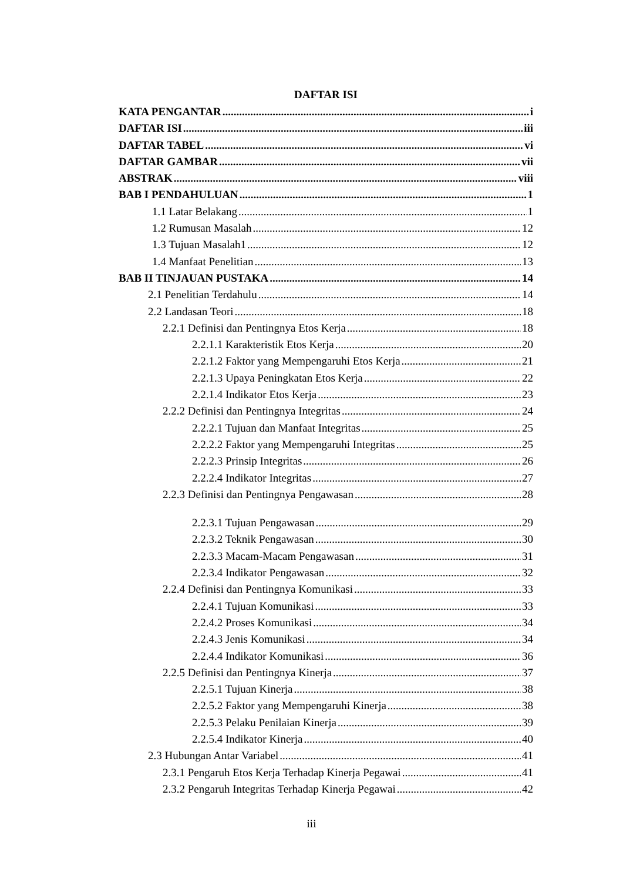DAFTAR ISI
KATA PENGANTAR i
DAFTAR ISI iii
DAFTAR TABEL vi
DAFTAR GAMBAR vii
ABSTRAK viii
BAB I PENDAHULUAN 1
1.1 Latar Belakang 1
1.2 Rumusan Masalah 12
1.3 Tujuan Masalah1 12
1.4 Manfaat Penelitian 13
BAB II TINJAUAN PUSTAKA 14
2.1 Penelitian Terdahulu 14
2.2 Landasan Teori 18
2.2.1 Definisi dan Pentingnya Etos Kerja 18
2.2.1.1 Karakteristik Etos Kerja 20
2.2.1.2 Faktor yang Mempengaruhi Etos Kerja 21
2.2.1.3 Upaya Peningkatan Etos Kerja 22
2.2.1.4 Indikator Etos Kerja 23
2.2.2 Definisi dan Pentingnya Integritas 24
2.2.2.1 Tujuan dan Manfaat Integritas 25
2.2.2.2 Faktor yang Mempengaruhi Integritas 25
2.2.2.3 Prinsip Integritas 26
2.2.2.4 Indikator Integritas 27
2.2.3 Definisi dan Pentingnya Pengawasan 28
2.2.3.1 Tujuan Pengawasan 29
2.2.3.2 Teknik Pengawasan 30
2.2.3.3 Macam-Macam Pengawasan 31
2.2.3.4 Indikator Pengawasan 32
2.2.4 Definisi dan Pentingnya Komunikasi 33
2.2.4.1 Tujuan Komunikasi 33
2.2.4.2 Proses Komunikasi 34
2.2.4.3 Jenis Komunikasi 34
2.2.4.4 Indikator Komunikasi 36
2.2.5 Definisi dan Pentingnya Kinerja 37
2.2.5.1 Tujuan Kinerja 38
2.2.5.2 Faktor yang Mempengaruhi Kinerja 38
2.2.5.3 Pelaku Penilaian Kinerja 39
2.2.5.4 Indikator Kinerja 40
2.3 Hubungan Antar Variabel 41
2.3.1 Pengaruh Etos Kerja Terhadap Kinerja Pegawai 41
2.3.2 Pengaruh Integritas Terhadap Kinerja Pegawai 42
iii